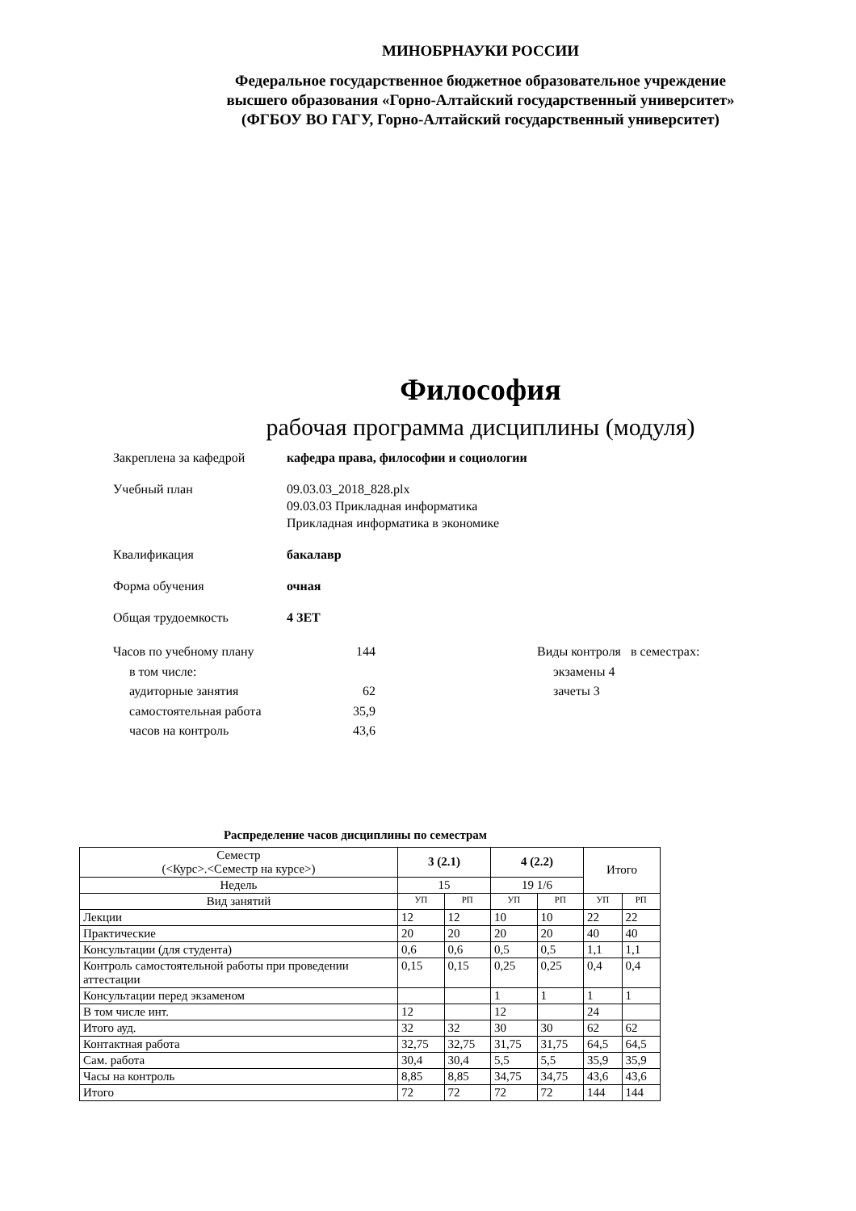МИНОБРНАУКИ РОССИИ
Федеральное государственное бюджетное образовательное учреждение
высшего образования «Горно-Алтайский государственный университет»
(ФГБОУ ВО ГАГУ, Горно-Алтайский государственный университет)
Философия
рабочая программа дисциплины (модуля)
Закреплена за кафедрой кафедра права, философии и социологии
Учебный план 09.03.03_2018_828.plx
09.03.03 Прикладная информатика
Прикладная информатика в экономике
Квалификация бакалавр
Форма обучения очная
Общая трудоемкость 4 ЗЕТ
Часов по учебному плану 144
в том числе:
аудиторные занятия 62
самостоятельная работа 35,9
часов на контроль 43,6
Виды контроля в семестрах:
экзамены 4
зачеты 3
Распределение часов дисциплины по семестрам
| Семестр (<Курс>.<Семестр на курсе>) | 3 (2.1) | | 4 (2.2) | | Итого | |
| Недель | 15 | | 19 1/6 | | | |
| Вид занятий | УП | РП | УП | РП | УП | РП |
| Лекции | 12 | 12 | 10 | 10 | 22 | 22 |
| Практические | 20 | 20 | 20 | 20 | 40 | 40 |
| Консультации (для студента) | 0,6 | 0,6 | 0,5 | 0,5 | 1,1 | 1,1 |
| Контроль самостоятельной работы при проведении аттестации | 0,15 | 0,15 | 0,25 | 0,25 | 0,4 | 0,4 |
| Консультации перед экзаменом | | | 1 | 1 | 1 | 1 |
| В том числе инт. | 12 | | 12 | | 24 | |
| Итого ауд. | 32 | 32 | 30 | 30 | 62 | 62 |
| Контактная работа | 32,75 | 32,75 | 31,75 | 31,75 | 64,5 | 64,5 |
| Сам. работа | 30,4 | 30,4 | 5,5 | 5,5 | 35,9 | 35,9 |
| Часы на контроль | 8,85 | 8,85 | 34,75 | 34,75 | 43,6 | 43,6 |
| Итого | 72 | 72 | 72 | 72 | 144 | 144 |